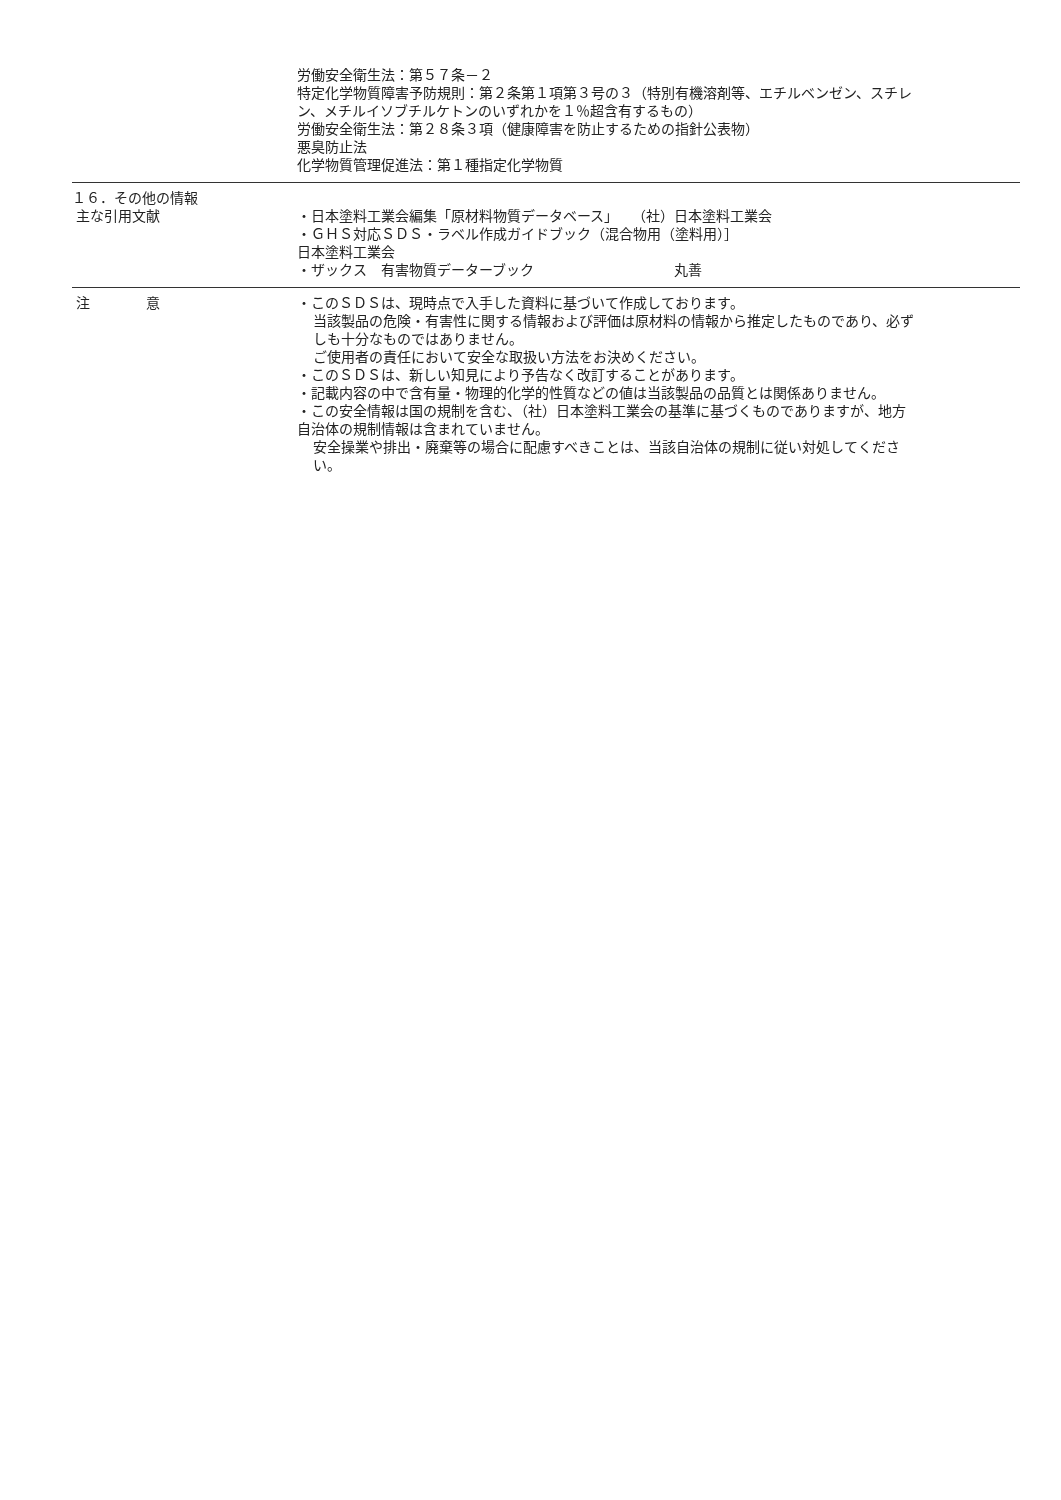労働安全衛生法：第５７条－２
特定化学物質障害予防規則：第２条第１項第３号の３（特別有機溶剤等、エチルベンゼン、スチレン、メチルイソブチルケトンのいずれかを１％超含有するもの）
労働安全衛生法：第２８条３項（健康障害を防止するための指針公表物）
悪臭防止法
化学物質管理促進法：第１種指定化学物質
１６．その他の情報
主な引用文献
・日本塗料工業会編集「原材料物質データベース」　　（社）日本塗料工業会
・ＧＨＳ対応ＳＤＳ・ラベル作成ガイドブック（混合物用（塗料用）］
日本塗料工業会
・ザックス　有害物質データーブック　　　　　　　　　　丸善
注　　　　意 ・このＳＤＳは、現時点で入手した資料に基づいて作成しております。
当該製品の危険・有害性に関する情報および評価は原材料の情報から推定したものであり、必ずしも十分なものではありません。
ご使用者の責任において安全な取扱い方法をお決めください。
・このＳＤＳは、新しい知見により予告なく改訂することがあります。
・記載内容の中で含有量・物理的化学的性質などの値は当該製品の品質とは関係ありません。
・この安全情報は国の規制を含む、（社）日本塗料工業会の基準に基づくものでありますが、地方自治体の規制情報は含まれていません。
安全操業や排出・廃棄等の場合に配慮すべきことは、当該自治体の規制に従い対処してください。